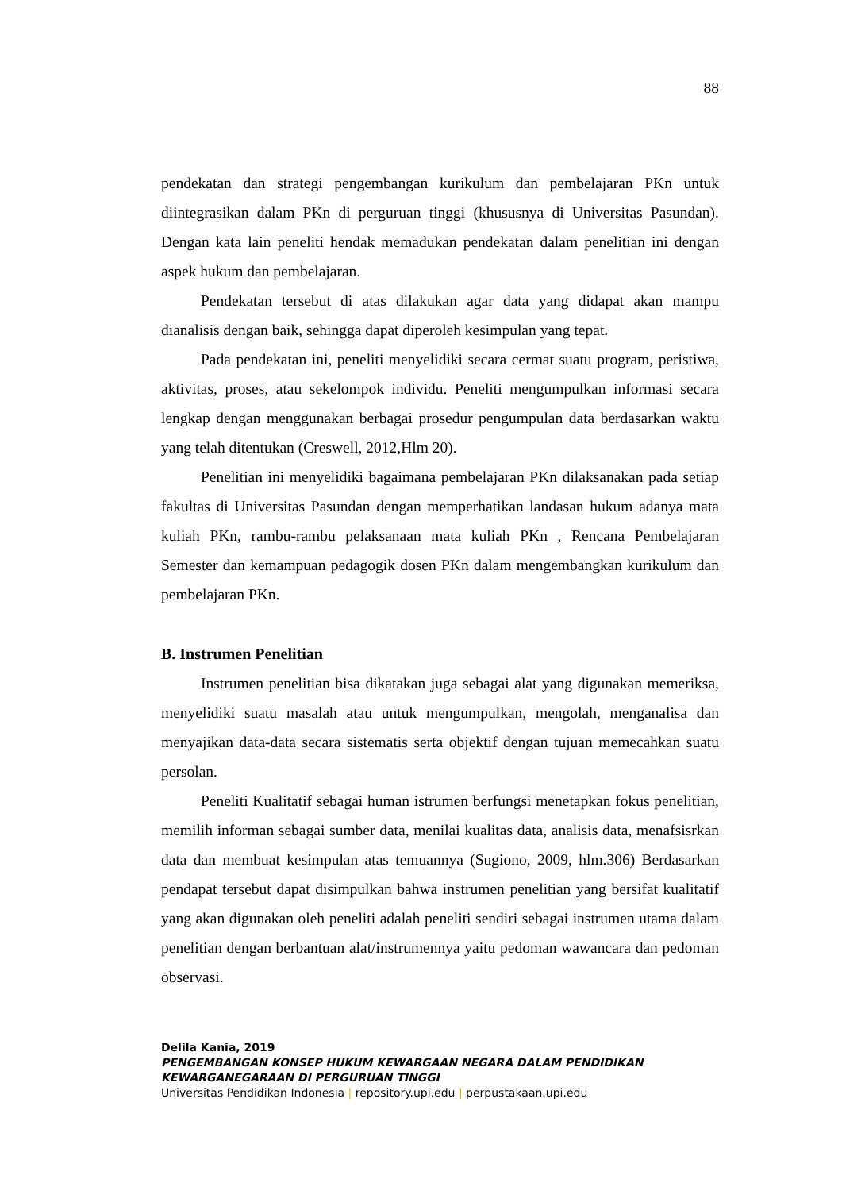88
pendekatan dan strategi pengembangan kurikulum dan pembelajaran PKn untuk diintegrasikan dalam PKn di perguruan tinggi (khususnya di Universitas Pasundan). Dengan kata lain peneliti hendak memadukan pendekatan dalam penelitian ini dengan aspek hukum dan pembelajaran.
Pendekatan tersebut di atas dilakukan agar data yang didapat akan mampu dianalisis dengan baik, sehingga dapat diperoleh kesimpulan yang tepat.
Pada pendekatan ini, peneliti menyelidiki secara cermat suatu program, peristiwa, aktivitas, proses, atau sekelompok individu. Peneliti mengumpulkan informasi secara lengkap dengan menggunakan berbagai prosedur pengumpulan data berdasarkan waktu yang telah ditentukan (Creswell, 2012,Hlm 20).
Penelitian ini menyelidiki bagaimana pembelajaran PKn dilaksanakan pada setiap fakultas di Universitas Pasundan dengan memperhatikan landasan hukum adanya mata kuliah PKn, rambu-rambu pelaksanaan mata kuliah PKn , Rencana Pembelajaran Semester dan kemampuan pedagogik dosen PKn dalam mengembangkan kurikulum dan pembelajaran PKn.
B. Instrumen Penelitian
Instrumen penelitian bisa dikatakan juga sebagai alat yang digunakan memeriksa, menyelidiki suatu masalah atau untuk mengumpulkan, mengolah, menganalisa dan menyajikan data-data secara sistematis serta objektif dengan tujuan memecahkan suatu persolan.
Peneliti Kualitatif sebagai human istrumen berfungsi menetapkan fokus penelitian, memilih informan sebagai sumber data, menilai kualitas data, analisis data, menafsisrkan data dan membuat kesimpulan atas temuannya (Sugiono, 2009, hlm.306) Berdasarkan pendapat tersebut dapat disimpulkan bahwa instrumen penelitian yang bersifat kualitatif yang akan digunakan oleh peneliti adalah peneliti sendiri sebagai instrumen utama dalam penelitian dengan berbantuan alat/instrumennya yaitu pedoman wawancara dan pedoman observasi.
Delila Kania, 2019
PENGEMBANGAN KONSEP HUKUM KEWARGAAN NEGARA DALAM PENDIDIKAN
KEWARGANEGARAAN DI PERGURUAN TINGGI
Universitas Pendidikan Indonesia | repository.upi.edu | perpustakaan.upi.edu